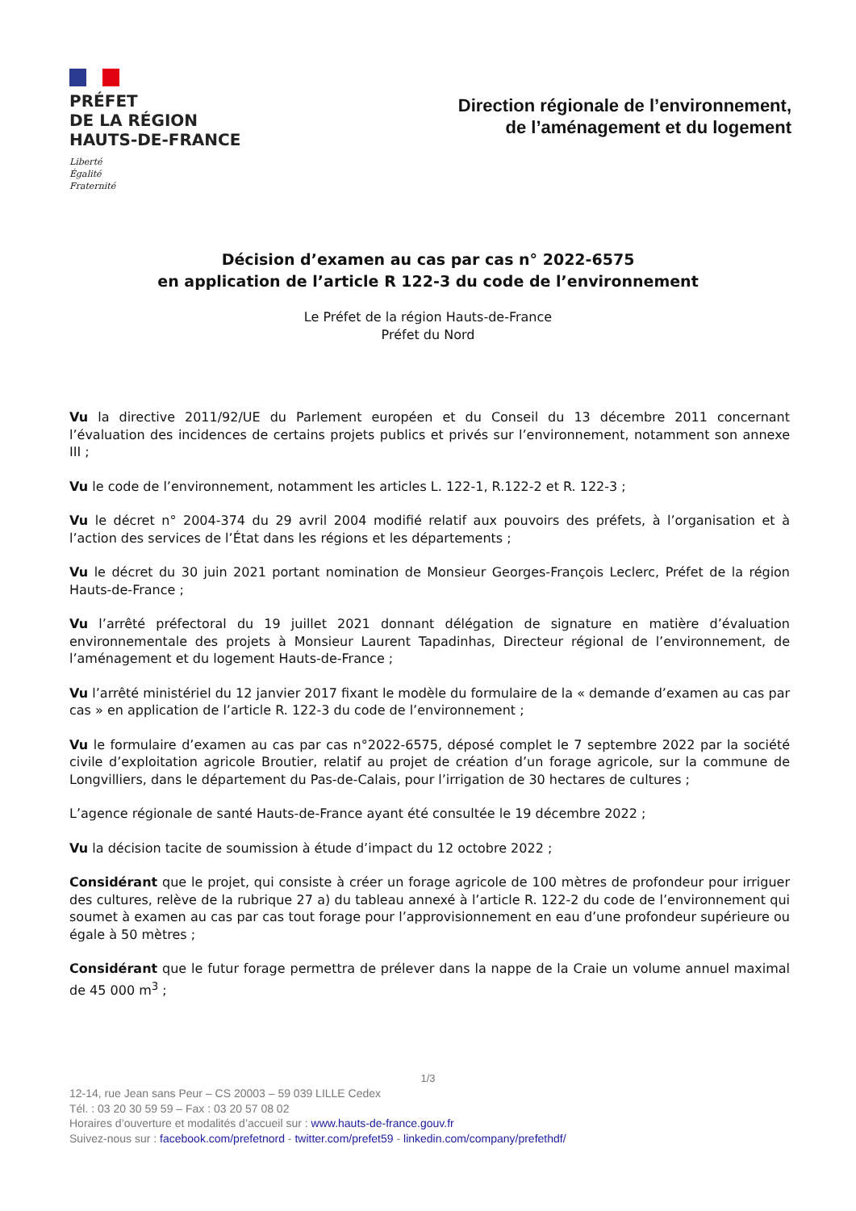PRÉFET
DE LA RÉGION
HAUTS-DE-FRANCE
Liberté
Égalité
Fraternité
Direction régionale de l’environnement,
de l’aménagement et du logement
Décision d’examen au cas par cas n° 2022-6575
en application de l’article R 122-3 du code de l’environnement
Le Préfet de la région Hauts-de-France
Préfet du Nord
Vu la directive 2011/92/UE du Parlement européen et du Conseil du 13 décembre 2011 concernant l’évaluation des incidences de certains projets publics et privés sur l’environnement, notamment son annexe III ;
Vu le code de l’environnement, notamment les articles L. 122-1, R.122-2 et R. 122-3 ;
Vu le décret n° 2004-374 du 29 avril 2004 modifié relatif aux pouvoirs des préfets, à l’organisation et à l’action des services de l’État dans les régions et les départements ;
Vu le décret du 30 juin 2021 portant nomination de Monsieur Georges-François Leclerc, Préfet de la région Hauts-de-France ;
Vu l’arrêté préfectoral du 19 juillet 2021 donnant délégation de signature en matière d’évaluation environnementale des projets à Monsieur Laurent Tapadinhas, Directeur régional de l’environnement, de l’aménagement et du logement Hauts-de-France ;
Vu l’arrêté ministériel du 12 janvier 2017 fixant le modèle du formulaire de la « demande d’examen au cas par cas » en application de l’article R. 122-3 du code de l’environnement ;
Vu le formulaire d’examen au cas par cas n°2022-6575, déposé complet le 7 septembre 2022 par la société civile d’exploitation agricole Broutier, relatif au projet de création d’un forage agricole, sur la commune de Longvilliers, dans le département du Pas-de-Calais, pour l’irrigation de 30 hectares de cultures ;
L’agence régionale de santé Hauts-de-France ayant été consultée le 19 décembre 2022 ;
Vu la décision tacite de soumission à étude d’impact du 12 octobre 2022 ;
Considérant que le projet, qui consiste à créer un forage agricole de 100 mètres de profondeur pour irriguer des cultures, relève de la rubrique 27 a) du tableau annexé à l’article R. 122-2 du code de l’environnement qui soumet à examen au cas par cas tout forage pour l’approvisionnement en eau d’une profondeur supérieure ou égale à 50 mètres ;
Considérant que le futur forage permettra de prélever dans la nappe de la Craie un volume annuel maximal de 45 000 m<sup>3</sup> ;
1/3
12-14, rue Jean sans Peur – CS 20003 – 59 039 LILLE Cedex
Tél. : 03 20 30 59 59 – Fax : 03 20 57 08 02
Horaires d’ouverture et modalités d’accueil sur : www.hauts-de-france.gouv.fr
Suivez-nous sur : facebook.com/prefetnord - twitter.com/prefet59 - linkedin.com/company/prefethdf/